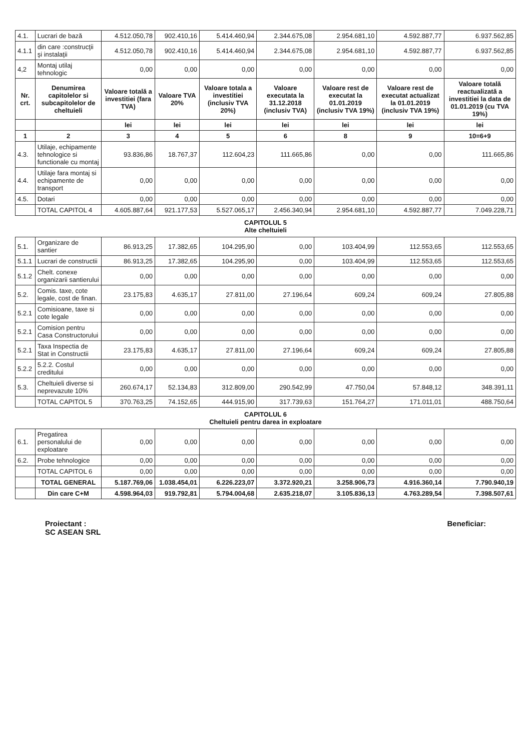| 4.1. | Lucrari de bază | 4.512.050,78 | 902.410,16 | 5.414.460,94 | 2.344.675,08 | 2.954.681,10 | 4.592.887,77 | 6.937.562,85 |
| 4.1.1 | din care :construcţii şi instalaţii | 4.512.050,78 | 902.410,16 | 5.414.460,94 | 2.344.675,08 | 2.954.681,10 | 4.592.887,77 | 6.937.562,85 |
| 4,2 | Montaj utilaj tehnologic | 0,00 | 0,00 | 0,00 | 0,00 | 0,00 | 0,00 | 0,00 |
| Nr. crt. | Denumirea capitolelor si subcapitolelor de cheltuieli | Valoare totală a investitiei (fara TVA) | Valoare TVA 20% | Valoare totala a investitiei (inclusiv TVA 20%) | Valoare executata la 31.12.2018 (inclusiv TVA) | Valoare rest de executat la 01.01.2019 (inclusiv TVA 19%) | Valoare rest de executat actualizat la 01.01.2019 (inclusiv TVA 19%) | Valoare totală reactualizată a investitiei la data de 01.01.2019 (cu TVA 19%) |
| | | lei | lei | lei | lei | lei | lei | lei |
| 1 | 2 | 3 | 4 | 5 | 6 | 8 | 9 | 10=6+9 |
| 4.3. | Utilaje, echipamente tehnologice si functionale cu montaj | 93.836,86 | 18.767,37 | 112.604,23 | 111.665,86 | 0,00 | 0,00 | 111.665,86 |
| 4.4. | Utilaje fara montaj si echipamente de transport | 0,00 | 0,00 | 0,00 | 0,00 | 0,00 | 0,00 | 0,00 |
| 4.5. | Dotari | 0,00 | 0,00 | 0,00 | 0,00 | 0,00 | 0,00 | 0,00 |
| | TOTAL CAPITOL 4 | 4.605.887,64 | 921.177,53 | 5.527.065,17 | 2.456.340,94 | 2.954.681,10 | 4.592.887,77 | 7.049.228,71 |
| CAPITOLUL 5 Alte cheltuieli | | | | | | | | |
| 5.1. | Organizare de santier | 86.913,25 | 17.382,65 | 104.295,90 | 0,00 | 103.404,99 | 112.553,65 | 112.553,65 |
| 5.1.1 | Lucrari de constructii | 86.913,25 | 17.382,65 | 104.295,90 | 0,00 | 103.404,99 | 112.553,65 | 112.553,65 |
| 5.1.2 | Chelt. conexe organizarii santierului | 0,00 | 0,00 | 0,00 | 0,00 | 0,00 | 0,00 | 0,00 |
| 5.2. | Comis. taxe, cote legale, cost de finan. | 23.175,83 | 4.635,17 | 27.811,00 | 27.196,64 | 609,24 | 609,24 | 27.805,88 |
| 5.2.1 | Comisioane, taxe si cote legale | 0,00 | 0,00 | 0,00 | 0,00 | 0,00 | 0,00 | 0,00 |
| 5.2.1 | Comision pentru Casa Constructorului | 0,00 | 0,00 | 0,00 | 0,00 | 0,00 | 0,00 | 0,00 |
| 5.2.1 | Taxa Inspectia de Stat in Constructii | 23.175,83 | 4.635,17 | 27.811,00 | 27.196,64 | 609,24 | 609,24 | 27.805,88 |
| 5.2.2 | 5.2.2. Costul creditului | 0,00 | 0,00 | 0,00 | 0,00 | 0,00 | 0,00 | 0,00 |
| 5.3. | Cheltuieli diverse si neprevazute 10% | 260.674,17 | 52.134,83 | 312.809,00 | 290.542,99 | 47.750,04 | 57.848,12 | 348.391,11 |
| | TOTAL CAPITOL 5 | 370.763,25 | 74.152,65 | 444.915,90 | 317.739,63 | 151.764,27 | 171.011,01 | 488.750,64 |
| CAPITOLUL 6 Cheltuieli pentru darea in exploatare | | | | | | | | |
| 6.1. | Pregatirea personalului de exploatare | 0,00 | 0,00 | 0,00 | 0,00 | 0,00 | 0,00 | 0,00 |
| 6.2. | Probe tehnologice | 0,00 | 0,00 | 0,00 | 0,00 | 0,00 | 0,00 | 0,00 |
| | TOTAL CAPITOL 6 | 0,00 | 0,00 | 0,00 | 0,00 | 0,00 | 0,00 | 0,00 |
| | TOTAL GENERAL | 5.187.769,06 | 1.038.454,01 | 6.226.223,07 | 3.372.920,21 | 3.258.906,73 | 4.916.360,14 | 7.790.940,19 |
| | Din care C+M | 4.598.964,03 | 919.792,81 | 5.794.004,68 | 2.635.218,07 | 3.105.836,13 | 4.763.289,54 | 7.398.507,61 |
Proiectant :
SC ASEAN SRL
Beneficiar: